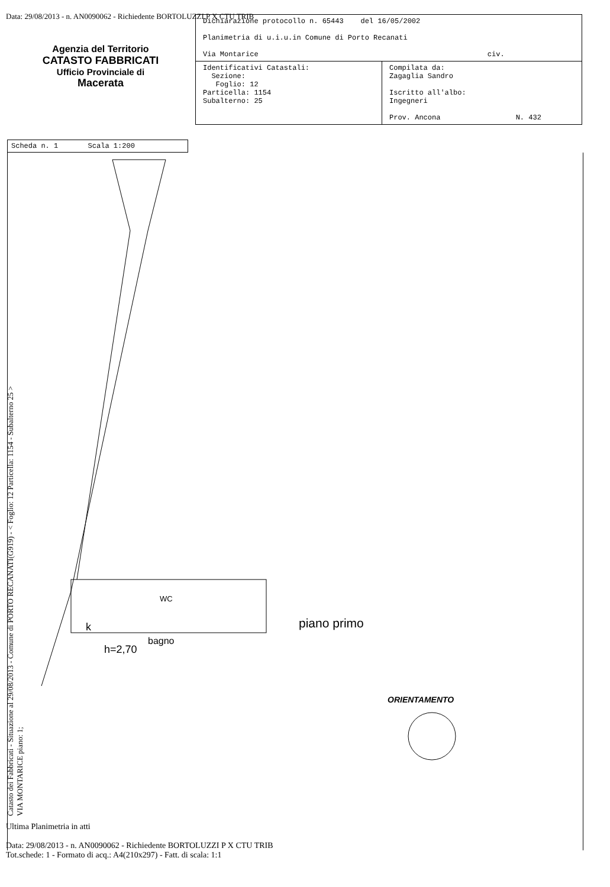Data: 29/08/2013 - n. AN0090062 - Richiedente BORTOLUZZI P X CTU TRIB
Agenzia del Territorio
CATASTO FABBRICATI
Ufficio Provinciale di
Macerata
| Dichiarazione protocollo n. 65443 del 16/05/2002 Planimetria di u.i.u.in Comune di Porto Recanati Via Montarice civ. | |
| Identificativi Catastali: Sezione: Foglio: 12 Particella: 1154 Subalterno: 25 | Compilata da: Zagaglia Sandro Iscritto all'albo: Ingegneri Prov. Ancona N. 432 |
Scheda n. 1 Scala 1:200
k
h=2,70
bagno
WC
piano primo
ORIENTAMENTO
Catasto dei Fabbricati - Situazione al 29/08/2013 - Comune di PORTO RECANATI(G919) - < Foglio: 12 Particella: 1154 - Subalterno 25 >
VIA MONTARICE piano: 1;
Ultima Planimetria in atti
Data: 29/08/2013 - n. AN0090062 - Richiedente BORTOLUZZI P X CTU TRIB
Tot.schede: 1 - Formato di acq.: A4(210x297) - Fatt. di scala: 1:1